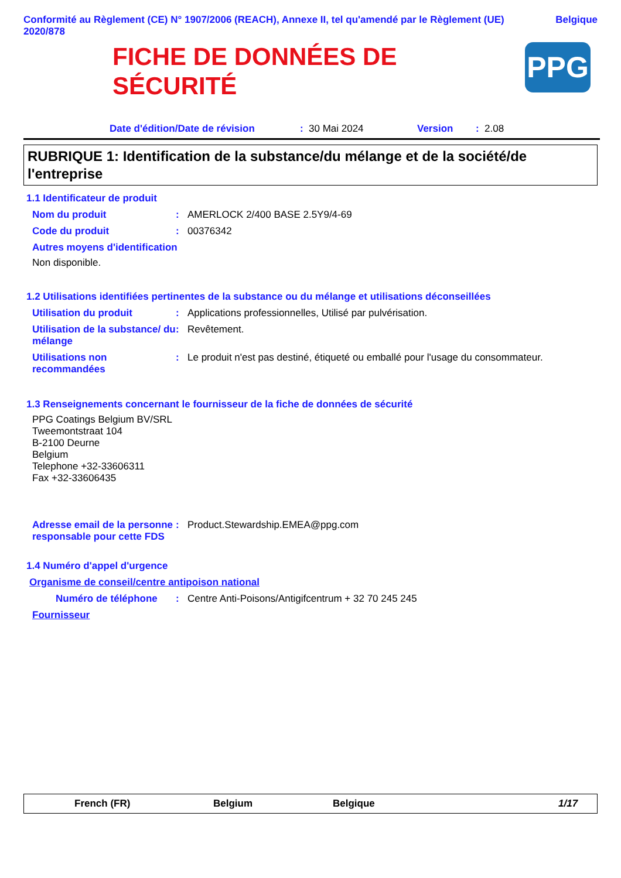Conformité au Règlement (CE) N° 1907/2006 (REACH), Annexe II, tel qu'amendé par le Règlement (UE) 2020/878
Belgique
FICHE DE DONNÉES DE SÉCURITÉ
PPG
Date d'édition/Date de révision: 30 Mai 2024 Version: 2.08
RUBRIQUE 1: Identification de la substance/du mélange et de la société/de l'entreprise
1.1 Identificateur de produit
Nom du produit: AMERLOCK 2/400 BASE 2.5Y9/4-69
Code du produit: 00376342
Autres moyens d'identification
Non disponible.
1.2 Utilisations identifiées pertinentes de la substance ou du mélange et utilisations déconseillées
Utilisation du produit: Applications professionnelles, Utilisé par pulvérisation.
Utilisation de la substance/ du mélange: Revêtement.
Utilisations non recommandées: Le produit n'est pas destiné, étiqueté ou emballé pour l'usage du consommateur.
1.3 Renseignements concernant le fournisseur de la fiche de données de sécurité
PPG Coatings Belgium BV/SRL
Tweemontstraat 104
B-2100 Deurne
Belgium
Telephone +32-33606311
Fax +32-33606435
Adresse email de la personne responsable pour cette FDS: Product.Stewardship.EMEA@ppg.com
1.4 Numéro d'appel d'urgence
Organisme de conseil/centre antipoison national
Numéro de téléphone: Centre Anti-Poisons/Antigifcentrum + 32 70 245 245
Fournisseur
French (FR) Belgium Belgique 1/17